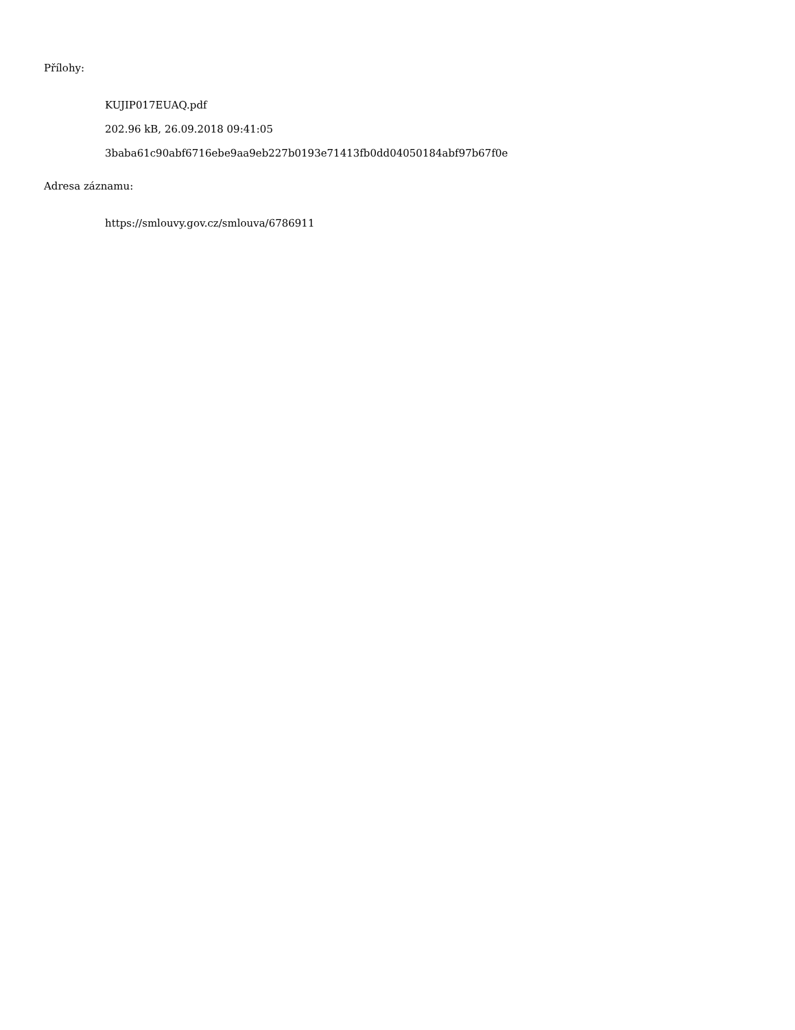Přílohy:
KUJIP017EUAQ.pdf
202.96 kB, 26.09.2018 09:41:05
3baba61c90abf6716ebe9aa9eb227b0193e71413fb0dd04050184abf97b67f0e
Adresa záznamu:
https://smlouvy.gov.cz/smlouva/6786911